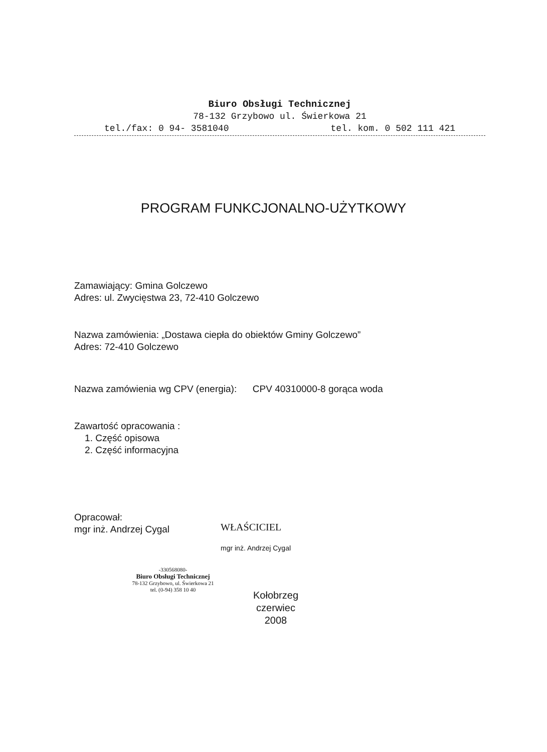Biuro Obsługi Technicznej
78-132 Grzybowo ul. Świerkowa 21
tel./fax: 0 94- 3581040 tel. kom. 0 502 111 421
PROGRAM FUNKCJONALNO-UŻYTKOWY
Zamawiający: Gmina Golczewo
Adres: ul. Zwycięstwa 23, 72-410 Golczewo
Nazwa zamówienia: „Dostawa ciepła do obiektów Gminy Golczewo”
Adres: 72-410 Golczewo
Nazwa zamówienia wg CPV (energia): CPV 40310000-8 gorąca woda
Zawartość opracowania :
1. Część opisowa
2. Część informacyjna
Opracował:
mgr inż. Andrzej Cygal
WŁAŚCICIEL
mgr inż. Andrzej Cygal
-330568080-
Biuro Obsługi Technicznej
78-132 Grzybowo, ul. Świerkowa 21
tel. (0-94) 358 10 40
Kołobrzeg
czerwiec
2008